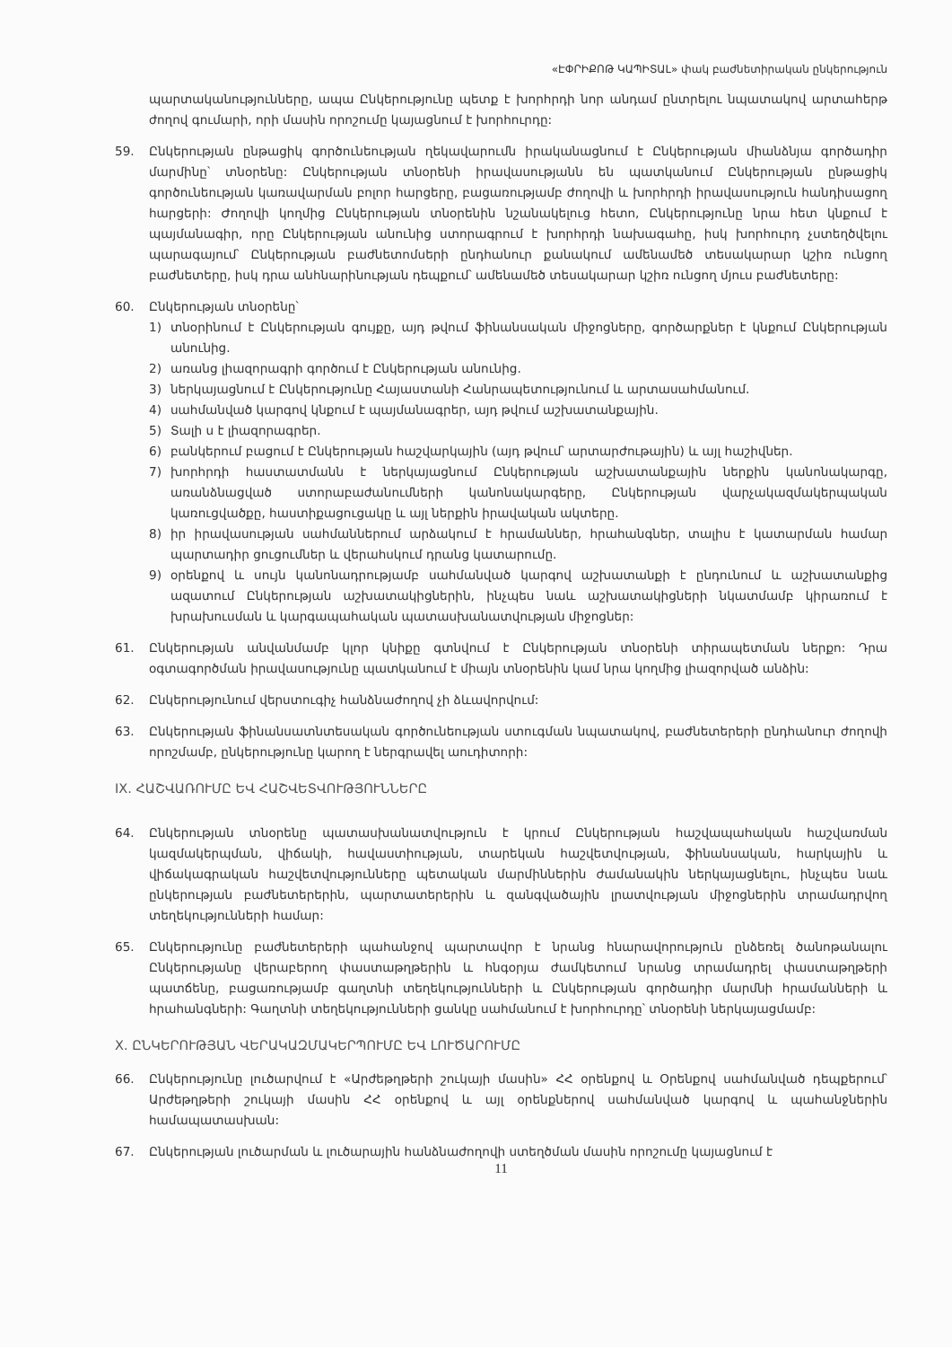«ԷՓՐԻՔՈԹ ԿԱՊԻՏԱԼ» փակ բաժնետիրական ընկերություն
պարտականությունները, ապա Ընկերությունը պետք է խորհրդի նոր անդամ ընտրելու նպատակով արտահերթ ժողով գումարի, որի մասին որոշումը կայացնում է խորհուրդը:
59. Ընկերության ընթացիկ գործունեության ղեկավարումն իրականացնում է Ընկերության միանձնյա գործադիր մարմինը՝ տնօրենը: Ընկերության տնօրենի իրավասությանն են պատկանում Ընկերության ընթացիկ գործունեության կառավարման բոլոր հարցերը, բացառությամբ ժողովի և խորհրդի իրավասություն հանդիսացող հարցերի: Ժողովի կողմից Ընկերության տնօրենին նշանակելուց հետո, Ընկերությունը նրա հետ կնքում է պայմանագիր, որը Ընկերության անունից ստորագրում է խորհրդի նախագահը, իսկ խորհուրդ չստեղծվելու պարագայում՝ Ընկերության բաժնետոմսերի ընդհանուր քանակում ամենամեծ տեսակարար կշիռ ունցող բաժնետերը, իսկ դրա անհնարինության դեպքում՝ ամենամեծ տեսակարար կշիռ ունցող մյուս բաժնետերը:
60. Ընկերության տնօրենը՝
1) տնօրինում է Ընկերության գույքը, այդ թվում ֆինանսական միջոցները, գործարքներ է կնքում Ընկերության անունից.
2) առանց լիազորագրի գործում է Ընկերության անունից.
3) ներկայացնում է Ընկերությունը Հայաստանի Հանրապետությունում և արտասահմանում.
4) սահմանված կարգով կնքում է պայմանագրեր, այդ թվում աշխատանքային.
5) Տալի ս է լիազորագրեր.
6) բանկերում բացում է Ընկերության հաշվարկային (այդ թվում՝ արտարժութային) և այլ հաշիվներ.
7) խորհրդի հաստատմանն է ներկայացնում Ընկերության աշխատանքային ներքին կանոնակարգը, առանձնացված ստորաբաժանումների կանոնակարգերը, Ընկերության վարչակազմակերպական կառուցվածքը, հաստիքացուցակը և այլ ներքին իրավական ակտերը.
8) իր իրավասության սահմաններում արձակում է հրամաններ, հրահանգներ, տալիս է կատարման համար պարտադիր ցուցումներ և վերահսկում դրանց կատարումը.
9) օրենքով և սույն կանոնադրությամբ սահմանված կարգով աշխատանքի է ընդունում և աշխատանքից ազատում Ընկերության աշխատակիցներին, ինչպես նաև աշխատակիցների նկատմամբ կիրառում է խրախուսման և կարգապահական պատասխանատվության միջոցներ:
61. Ընկերության անվանմամբ կլոր կնիքը գտնվում է Ընկերության տնօրենի տիրապետման ներքո: Դրա օգտագործման իրավասությունը պատկանում է միայն տնօրենին կամ նրա կողմից լիազորված անձին:
62. Ընկերությունում վերստուգիչ հանձնաժողով չի ձևավորվում:
63. Ընկերության ֆինանսատնտեսական գործունեության ստուգման նպատակով, բաժնետերերի ընդհանուր ժողովի որոշմամբ, ընկերությունը կարող է ներգրավել աուդիտորի:
IX. ՀԱՇՎԱՌՈՒՄԸ ԵՎ ՀԱՇՎԵՏՎՈՒԹՅՈՒՆՆԵՐԸ
64. Ընկերության տնօրենը պատասխանատվություն է կրում Ընկերության հաշվապահական հաշվառման կազմակերպման, վիճակի, հավաստիության, տարեկան հաշվետվության, ֆինանսական, հարկային և վիճակագրական հաշվետվությունները պետական մարմիններին ժամանակին ներկայացնելու, ինչպես նաև ընկերության բաժնետերերին, պարտատերերին և զանգվածային լրատվության միջոցներին տրամադրվող տեղեկությունների համար:
65. Ընկերությունը բաժնետերերի պահանջով պարտավոր է նրանց հնարավորություն ընձեռել ծանոթանալու Ընկերությանը վերաբերող փաստաթղթերին և հնգօրյա ժամկետում նրանց տրամադրել փաստաթղթերի պատճենը, բացառությամբ գաղտնի տեղեկությունների և Ընկերության գործադիր մարմնի հրամանների և հրահանգների: Գաղտնի տեղեկությունների ցանկը սահմանում է խորհուրդը՝ տնօրենի ներկայացմամբ:
X. ԸՆԿԵՐՈՒԹՅԱՆ ՎԵՐԱԿԱԶՄԱԿԵՐՊՈՒՄԸ ԵՎ ԼՈՒԾԱՐՈՒՄԸ
66. Ընկերությունը լուծարվում է «Արժեթղթերի շուկայի մասին» ՀՀ օրենքով և Օրենքով սահմանված դեպքերում՝ Արժեթղթերի շուկայի մասին ՀՀ օրենքով և այլ օրենքներով սահմանված կարգով և պահանջներին համապատասխան:
67. Ընկերության լուծարման և լուծարային հանձնաժողովի ստեղծման մասին որոշումը կայացնում է
11